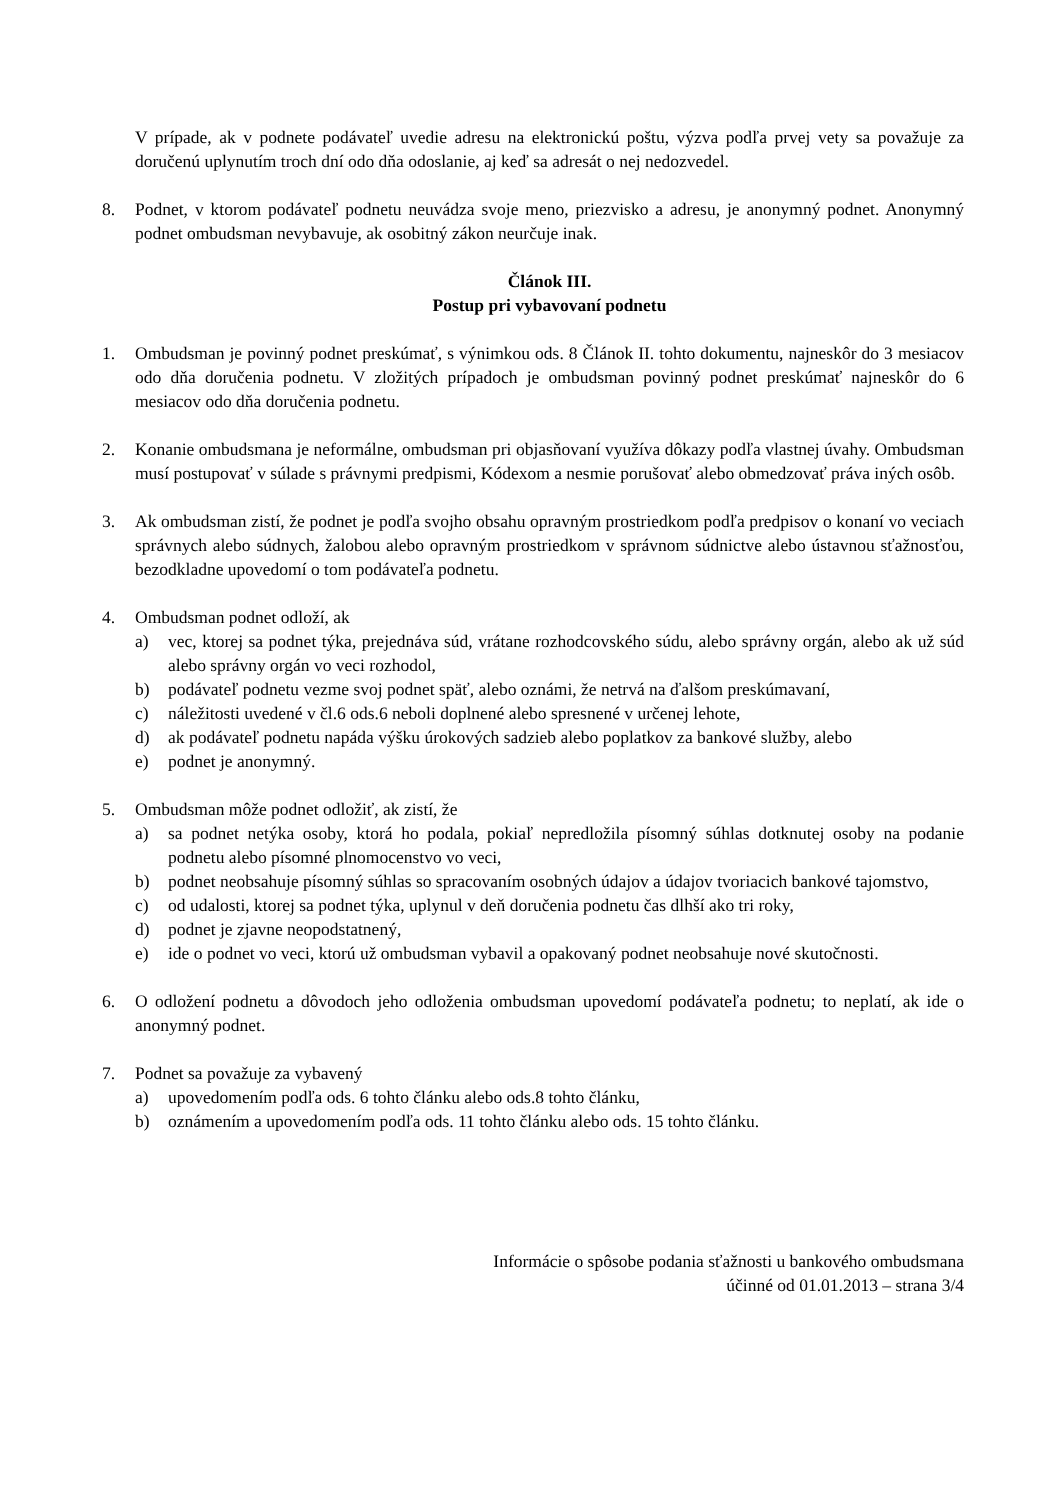V prípade, ak v podnete podávateľ uvedie adresu na elektronickú poštu, výzva podľa prvej vety sa považuje za doručenú uplynutím troch dní odo dňa odoslanie, aj keď sa adresát o nej nedozvedel.
8. Podnet, v ktorom podávateľ podnetu neuvádza svoje meno, priezvisko a adresu, je anonymný podnet. Anonymný podnet ombudsman nevybavuje, ak osobitný zákon neurčuje inak.
Článok III.
Postup pri vybavovaní podnetu
1. Ombudsman je povinný podnet preskúmať, s výnimkou ods. 8 Článok II. tohto dokumentu, najneskôr do 3 mesiacov odo dňa doručenia podnetu. V zložitých prípadoch je ombudsman povinný podnet preskúmať najneskôr do 6 mesiacov odo dňa doručenia podnetu.
2. Konanie ombudsmana je neformálne, ombudsman pri objasňovaní využíva dôkazy podľa vlastnej úvahy. Ombudsman musí postupovať v súlade s právnymi predpismi, Kódexom a nesmie porušovať alebo obmedzovať práva iných osôb.
3. Ak ombudsman zistí, že podnet je podľa svojho obsahu opravným prostriedkom podľa predpisov o konaní vo veciach správnych alebo súdnych, žalobou alebo opravným prostriedkom v správnom súdnictve alebo ústavnou sťažnosťou, bezodkladne upovedomí o tom podávateľa podnetu.
4. Ombudsman podnet odloží, ak
a) vec, ktorej sa podnet týka, prejednáva súd, vrátane rozhodcovského súdu, alebo správny orgán, alebo ak už súd alebo správny orgán vo veci rozhodol,
b) podávateľ podnetu vezme svoj podnet späť, alebo oznámi, že netrvá na ďalšom preskúmavaní,
c) náležitosti uvedené v čl.6 ods.6 neboli doplnené alebo spresnené v určenej lehote,
d) ak podávateľ podnetu napáda výšku úrokových sadzieb alebo poplatkov za bankové služby, alebo
e) podnet je anonymný.
5. Ombudsman môže podnet odložiť, ak zistí, že
a) sa podnet netýka osoby, ktorá ho podala, pokiaľ nepredložila písomný súhlas dotknutej osoby na podanie podnetu alebo písomné plnomocenstvo vo veci,
b) podnet neobsahuje písomný súhlas so spracovaním osobných údajov a údajov tvoriacich bankové tajomstvo,
c) od udalosti, ktorej sa podnet týka, uplynul v deň doručenia podnetu čas dlhší ako tri roky,
d) podnet je zjavne neopodstatnený,
e) ide o podnet vo veci, ktorú už ombudsman vybavil a opakovaný podnet neobsahuje nové skutočnosti.
6. O odložení podnetu a dôvodoch jeho odloženia ombudsman upovedomí podávateľa podnetu; to neplatí, ak ide o anonymný podnet.
7. Podnet sa považuje za vybavený
a) upovedomením podľa ods. 6 tohto článku alebo ods.8 tohto článku,
b) oznámením a upovedomením podľa ods. 11 tohto článku alebo ods. 15 tohto článku.
Informácie o spôsobe podania sťažnosti u bankového ombudsmana
účinné od 01.01.2013 – strana 3/4